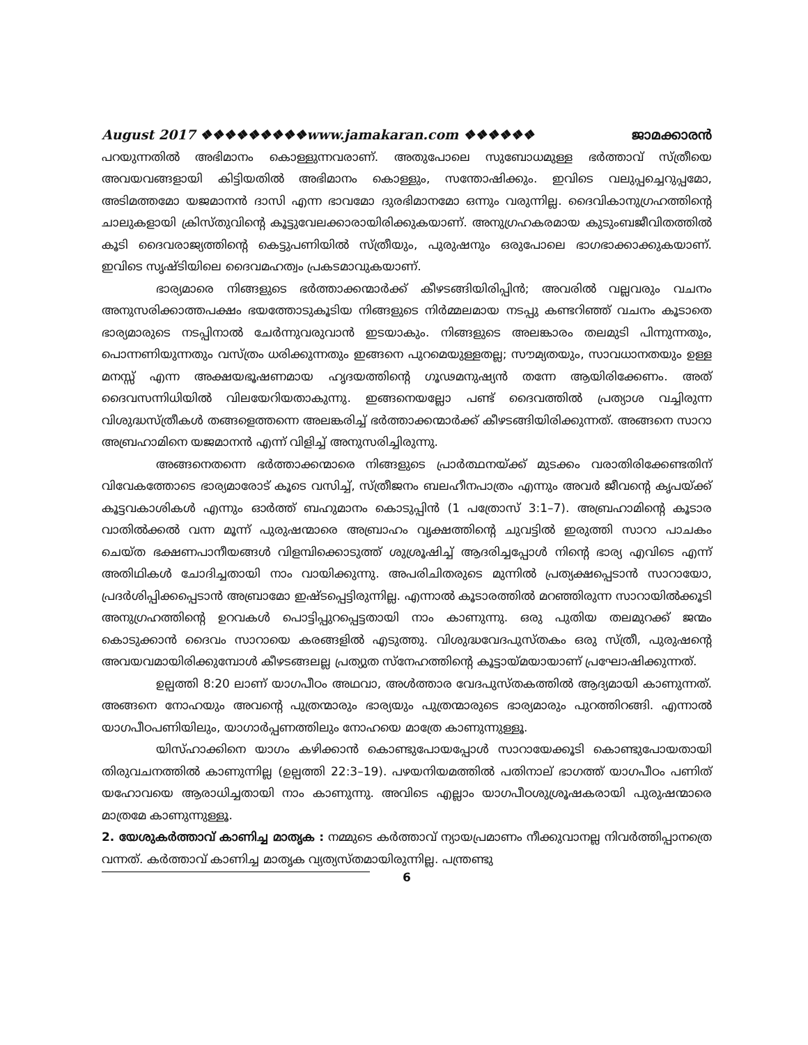August 2017 ❖❖❖❖❖❖❖❖❖www.jamakaran.com ❖❖❖❖❖❖ ജാമക്കാരൻ
പറയുന്നതിൽ അഭിമാനം കൊള്ളുന്നവരാണ്. അതുപോലെ സുബോധമുള്ള ഭർത്താവ് സ്ത്രീയെ അവയവങ്ങളായി കിട്ടിയതിൽ അഭിമാനം കൊള്ളും, സന്തോഷിക്കും. ഇവിടെ വലുപ്പച്ചെറുപ്പമോ, അടിമത്തമോ യജമാനൻ ദാസി എന്ന ഭാവമോ ദുരഭിമാനമോ ഒന്നും വരുന്നില്ല. ദൈവികാനുഗ്രഹത്തിന്റെ ചാലുകളായി ക്രിസ്തുവിന്റെ കൂട്ടുവേലക്കാരായിരിക്കുകയാണ്. അനുഗ്രഹകരമായ കുടുംബജീവിതത്തിൽ കൂടി ദൈവരാജ്യത്തിന്റെ കെട്ടുപണിയിൽ സ്ത്രീയും, പുരുഷനും ഒരുപോലെ ഭാഗഭാക്കാക്കുകയാണ്. ഇവിടെ സൃഷ്ടിയിലെ ദൈവമഹത്വം പ്രകടമാവുകയാണ്.
ഭാര്യമാരെ നിങ്ങളുടെ ഭർത്താക്കന്മാർക്ക് കീഴടങ്ങിയിരിപ്പിൻ; അവരിൽ വല്ലവരും വചനം അനുസരിക്കാത്തപക്ഷം ഭയത്തോടുകൂടിയ നിങ്ങളുടെ നിർമ്മലമായ നടപ്പു കണ്ടറിഞ്ഞ് വചനം കൂടാതെ ഭാര്യമാരുടെ നടപ്പിനാൽ ചേർന്നുവരുവാൻ ഇടയാകും. നിങ്ങളുടെ അലങ്കാരം തലമുടി പിന്നുന്നതും, പൊന്നണിയുന്നതും വസ്ത്രം ധരിക്കുന്നതും ഇങ്ങനെ പുറമെയുള്ളതല്ല; സൗമ്യതയും, സാവധാനതയും ഉള്ള മനസ്സ് എന്ന അക്ഷയഭൂഷണമായ ഹൃദയത്തിന്റെ ഗൂഢമനുഷ്യൻ തന്നേ ആയിരിക്കേണം. അത് ദൈവസന്നിധിയിൽ വിലയേറിയതാകുന്നു. ഇങ്ങനെയല്ലോ പണ്ട് ദൈവത്തിൽ പ്രത്യാശ വച്ചിരുന്ന വിശുദ്ധസ്ത്രീകൾ തങ്ങളെത്തന്നെ അലങ്കരിച്ച് ഭർത്താക്കന്മാർക്ക് കീഴടങ്ങിയിരിക്കുന്നത്. അങ്ങനെ സാറാ അബ്രഹാമിനെ യജമാനൻ എന്ന് വിളിച്ച് അനുസരിച്ചിരുന്നു.
അങ്ങനെതന്നെ ഭർത്താക്കന്മാരെ നിങ്ങളുടെ പ്രാർത്ഥനയ്ക്ക് മുടക്കം വരാതിരിക്കേണ്ടതിന് വിവേകത്തോടെ ഭാര്യമാരോട് കൂടെ വസിച്ച്, സ്ത്രീജനം ബലഹീനപാത്രം എന്നും അവർ ജീവന്റെ കൃപയ്ക്ക് കൂട്ടവകാശികൾ എന്നും ഓർത്ത് ബഹുമാനം കൊടുപ്പിൻ (1 പത്രോസ് 3:1–7). അബ്രഹാമിന്റെ കൂടാര വാതിൽക്കൽ വന്ന മൂന്ന് പുരുഷന്മാരെ അബ്രാഹം വൃക്ഷത്തിന്റെ ചുവട്ടിൽ ഇരുത്തി സാറാ പാചകം ചെയ്ത ഭക്ഷണപാനീയങ്ങൾ വിളമ്പിക്കൊടുത്ത് ശുശ്രൂഷിച്ച് ആദരിച്ചപ്പോൾ നിന്റെ ഭാര്യ എവിടെ എന്ന് അതിഥികൾ ചോദിച്ചതായി നാം വായിക്കുന്നു. അപരിചിതരുടെ മുന്നിൽ പ്രത്യക്ഷപ്പെടാൻ സാറായോ, പ്രദർശിപ്പിക്കപ്പെടാൻ അബ്രാമോ ഇഷ്ടപ്പെട്ടിരുന്നില്ല. എന്നാൽ കൂടാരത്തിൽ മറഞ്ഞിരുന്ന സാറായിൽക്കൂടി അനുഗ്രഹത്തിന്റെ ഉറവകൾ പൊട്ടിപ്പുറപ്പെട്ടതായി നാം കാണുന്നു. ഒരു പുതിയ തലമുറക്ക് ജന്മം കൊടുക്കാൻ ദൈവം സാറായെ കരങ്ങളിൽ എടുത്തു. വിശുദ്ധവേദപുസ്തകം ഒരു സ്ത്രീ, പുരുഷന്റെ അവയവമായിരിക്കുമ്പോൾ കീഴടങ്ങലല്ല പ്രത്യുത സ്നേഹത്തിന്റെ കൂട്ടായ്മയായാണ് പ്രഘോഷിക്കുന്നത്.
ഉല്പത്തി 8:20 ലാണ് യാഗപീഠം അഥവാ, അൾത്താര വേദപുസ്തകത്തിൽ ആദ്യമായി കാണുന്നത്. അങ്ങനെ നോഹയും അവന്റെ പുത്രന്മാരും ഭാര്യയും പുത്രന്മാരുടെ ഭാര്യമാരും പുറത്തിറങ്ങി. എന്നാൽ യാഗപീഠപണിയിലും, യാഗാർപ്പണത്തിലും നോഹയെ മാത്രേ കാണുന്നുള്ളൂ.
യിസ്ഹാക്കിനെ യാഗം കഴിക്കാൻ കൊണ്ടുപോയപ്പോൾ സാറായേക്കൂടി കൊണ്ടുപോയതായി തിരുവചനത്തിൽ കാണുന്നില്ല (ഉല്പത്തി 22:3–19). പഴയനിയമത്തിൽ പതിനാല് ഭാഗത്ത് യാഗപീഠം പണിത് യഹോവയെ ആരാധിച്ചതായി നാം കാണുന്നു. അവിടെ എല്ലാം യാഗപീഠശുശ്രൂഷകരായി പുരുഷന്മാരെ മാത്രമേ കാണുന്നുള്ളൂ.
2. യേശുകർത്താവ് കാണിച്ച മാതൃക : നമ്മുടെ കർത്താവ് ന്യായപ്രമാണം നീക്കുവാനല്ല നിവർത്തിപ്പാനത്രെ വന്നത്. കർത്താവ് കാണിച്ച മാതൃക വ്യത്യസ്തമായിരുന്നില്ല. പന്ത്രണ്ടു
6